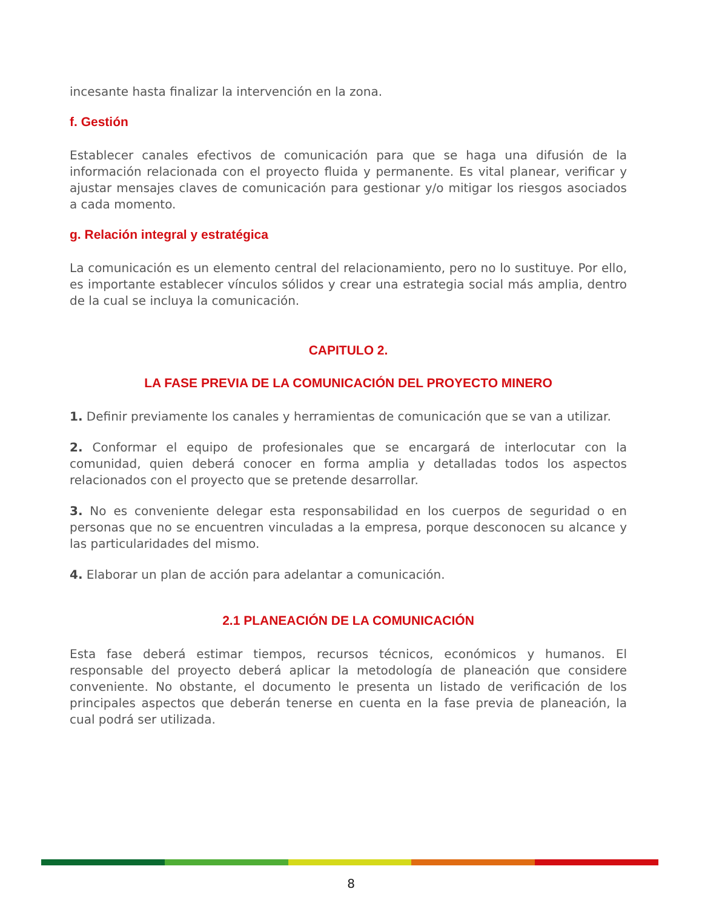incesante hasta finalizar la intervención en la zona.
f. Gestión
Establecer canales efectivos de comunicación para que se haga una difusión de la información relacionada con el proyecto fluida y permanente. Es vital planear, verificar y ajustar mensajes claves de comunicación para gestionar y/o mitigar los riesgos asociados a cada momento.
g. Relación integral y estratégica
La comunicación es un elemento central del relacionamiento, pero no lo sustituye. Por ello, es importante establecer vínculos sólidos y crear una estrategia social más amplia, dentro de la cual se incluya la comunicación.
CAPITULO 2.
LA FASE PREVIA DE LA COMUNICACIÓN DEL PROYECTO MINERO
1. Definir previamente los canales y herramientas de comunicación que se van a utilizar.
2. Conformar el equipo de profesionales que se encargará de interlocutar con la comunidad, quien deberá conocer en forma amplia y detalladas todos los aspectos relacionados con el proyecto que se pretende desarrollar.
3. No es conveniente delegar esta responsabilidad en los cuerpos de seguridad o en personas que no se encuentren vinculadas a la empresa, porque desconocen su alcance y las particularidades del mismo.
4. Elaborar un plan de acción para adelantar a comunicación.
2.1 PLANEACIÓN DE LA COMUNICACIÓN
Esta fase deberá estimar tiempos, recursos técnicos, económicos y humanos. El responsable del proyecto deberá aplicar la metodología de planeación que considere conveniente. No obstante, el documento le presenta un listado de verificación de los principales aspectos que deberán tenerse en cuenta en la fase previa de planeación, la cual podrá ser utilizada.
8